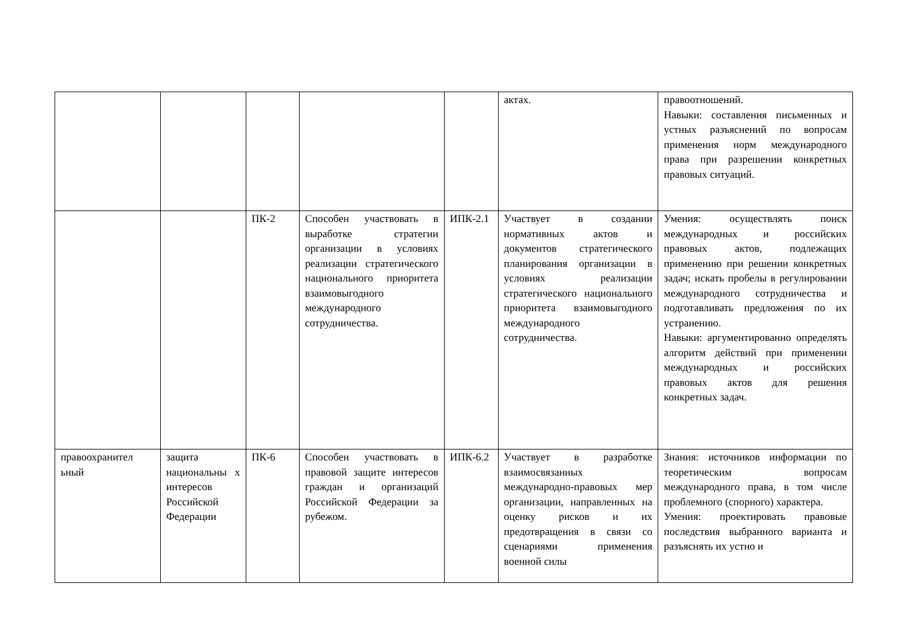| | | | | | актах. | правоотношений. Навыки: составления письменных и устных разъяснений по вопросам применения норм международного права при разрешении конкретных правовых ситуаций. |
| | | ПК-2 | Способен участвовать в выработке стратегии организации в условиях реализации стратегического национального приоритета взаимовыгодного международного сотрудничества. | ИПК-2.1 | Участвует в создании нормативных актов и документов стратегического планирования организации в условиях реализации стратегического национального приоритета взаимовыгодного международного сотрудничества. | Умения: осуществлять поиск международных и российских правовых актов, подлежащих применению при решении конкретных задач; искать пробелы в регулировании международного сотрудничества и подготавливать предложения по их устранению. Навыки: аргументированно определять алгоритм действий при применении международных и российских правовых актов для решения конкретных задач. |
| правоохранител ьный | защита национальны х интересов Российской Федерации | ПК-6 | Способен участвовать в правовой защите интересов граждан и организаций Российской Федерации за рубежом. | ИПК-6.2 | Участвует в разработке взаимосвязанных международно-правовых мер организации, направленных на оценку рисков и их предотвращения в связи со сценариями применения военной силы | Знания: источников информации по теоретическим вопросам международного права, в том числе проблемного (спорного) характера. Умения: проектировать правовые последствия выбранного варианта и разъяснять их устно и |